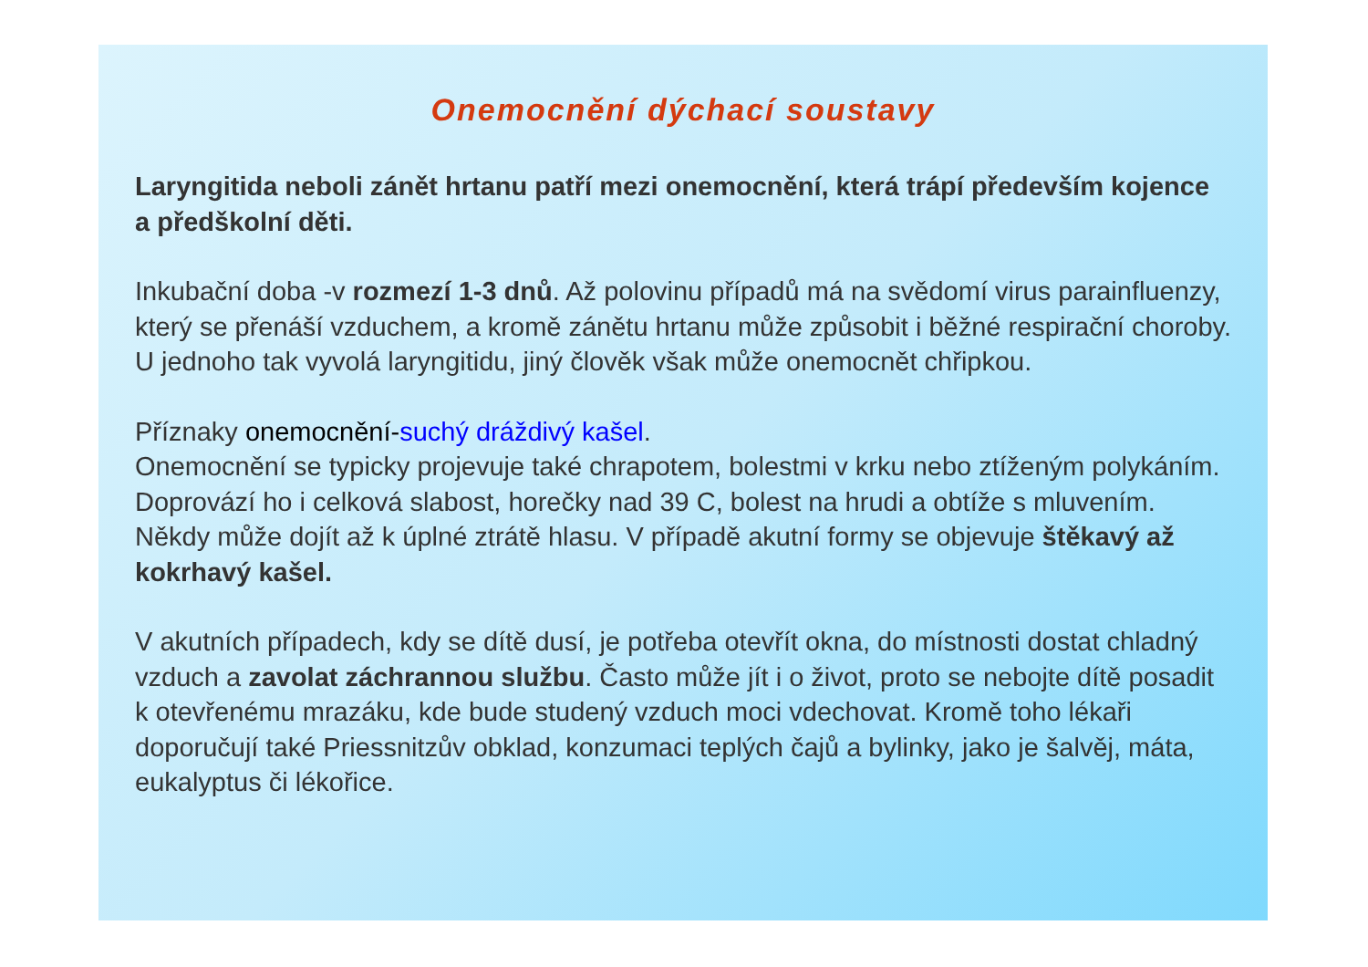Onemocnění dýchací soustavy
Laryngitida neboli zánět hrtanu patří mezi onemocnění, která trápí především kojence a předškolní děti.
Inkubační doba -v rozmezí 1-3 dnů. Až polovinu případů má na svědomí virus parainfluenzy, který se přenáší vzduchem, a kromě zánětu hrtanu může způsobit i běžné respirační choroby. U jednoho tak vyvolá laryngitidu, jiný člověk však může onemocnět chřipkou.
Příznaky onemocnění-suchý dráždivý kašel.
Onemocnění se typicky projevuje také chrapotem, bolestmi v krku nebo ztíženým polykáním. Doprovází ho i celková slabost, horečky nad 39 C, bolest na hrudi a obtíže s mluvením. Někdy může dojít až k úplné ztrátě hlasu. V případě akutní formy se objevuje štěkavý až kokrhavý kašel.
V akutních případech, kdy se dítě dusí, je potřeba otevřít okna, do místnosti dostat chladný vzduch a zavolat záchrannou službu. Často může jít i o život, proto se nebojte dítě posadit k otevřenému mrazáku, kde bude studený vzduch moci vdechovat. Kromě toho lékaři doporučují také Priessnitzův obklad, konzumaci teplých čajů a bylinky, jako je šalvěj, máta, eukalyptus či lékořice.